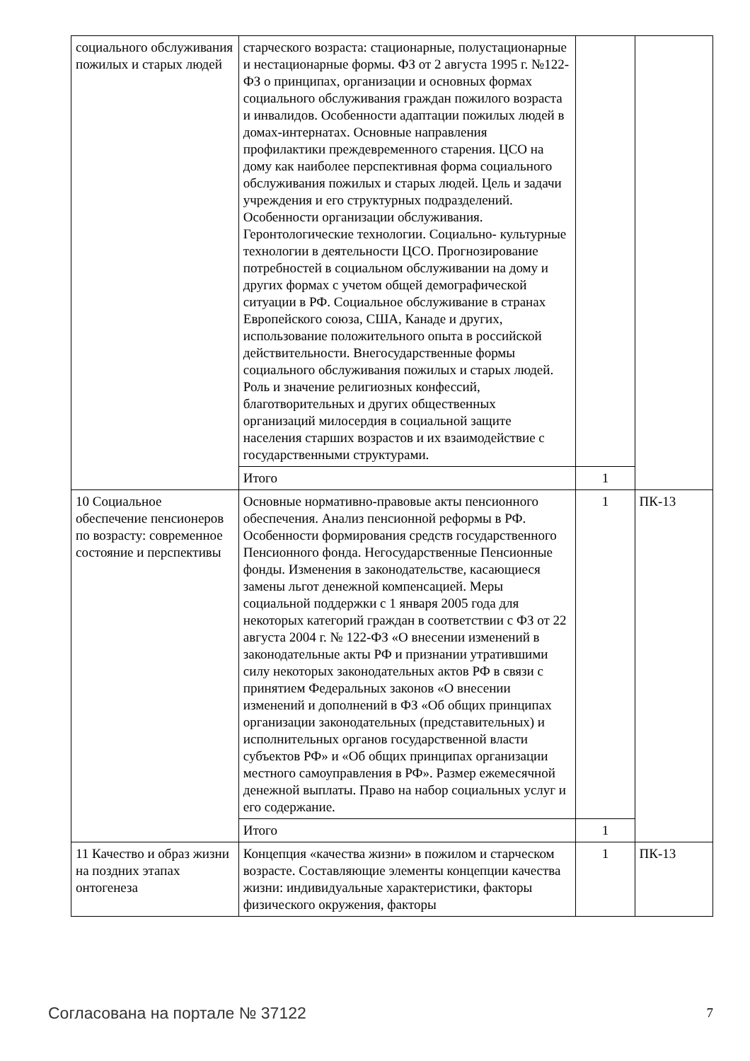| социального обслуживания пожилых и старых людей | старческого возраста: стационарные, полустационарные и нестационарные формы. ФЗ от 2 августа 1995 г. №122-ФЗ о принципах, организации и основных формах социального обслуживания граждан пожилого возраста и инвалидов. Особенности адаптации пожилых людей в домах-интернатах. Основные направления профилактики преждевременного старения. ЦСО на дому как наиболее перспективная форма социального обслуживания пожилых и старых людей. Цель и задачи учреждения и его структурных подразделений. Особенности организации обслуживания. Геронтологические технологии. Социально- культурные технологии в деятельности ЦСО. Прогнозирование потребностей в социальном обслуживании на дому и других формах с учетом общей демографической ситуации в РФ. Социальное обслуживание в странах Европейского союза, США, Канаде и других, использование положительного опыта в российской действительности. Внегосударственные формы социального обслуживания пожилых и старых людей. Роль и значение религиозных конфессий, благотворительных и других общественных организаций милосердия в социальной защите населения старших возрастов и их взаимодействие с государственными структурами. | | |
| | Итого | 1 | |
| 10 Социальное обеспечение пенсионеров по возрасту: современное состояние и перспективы | Основные нормативно-правовые акты пенсионного обеспечения. Анализ пенсионной реформы в РФ. Особенности формирования средств государственного Пенсионного фонда. Негосударственные Пенсионные фонды. Изменения в законодательстве, касающиеся замены льгот денежной компенсацией. Меры социальной поддержки с 1 января 2005 года для некоторых категорий граждан в соответствии с ФЗ от 22 августа 2004 г. № 122-ФЗ «О внесении изменений в законодательные акты РФ и признании утратившими силу некоторых законодательных актов РФ в связи с принятием Федеральных законов «О внесении изменений и дополнений в ФЗ «Об общих принципах организации законодательных (представительных) и исполнительных органов государственной власти субъектов РФ» и «Об общих принципах организации местного самоуправления в РФ». Размер ежемесячной денежной выплаты. Право на набор социальных услуг и его содержание. | 1 | ПК-13 |
| | Итого | 1 | |
| 11 Качество и образ жизни на поздних этапах онтогенеза | Концепция «качества жизни» в пожилом и старческом возрасте. Составляющие элементы концепции качества жизни: индивидуальные характеристики, факторы физического окружения, факторы | 1 | ПК-13 |
Согласована на портале № 37122 7